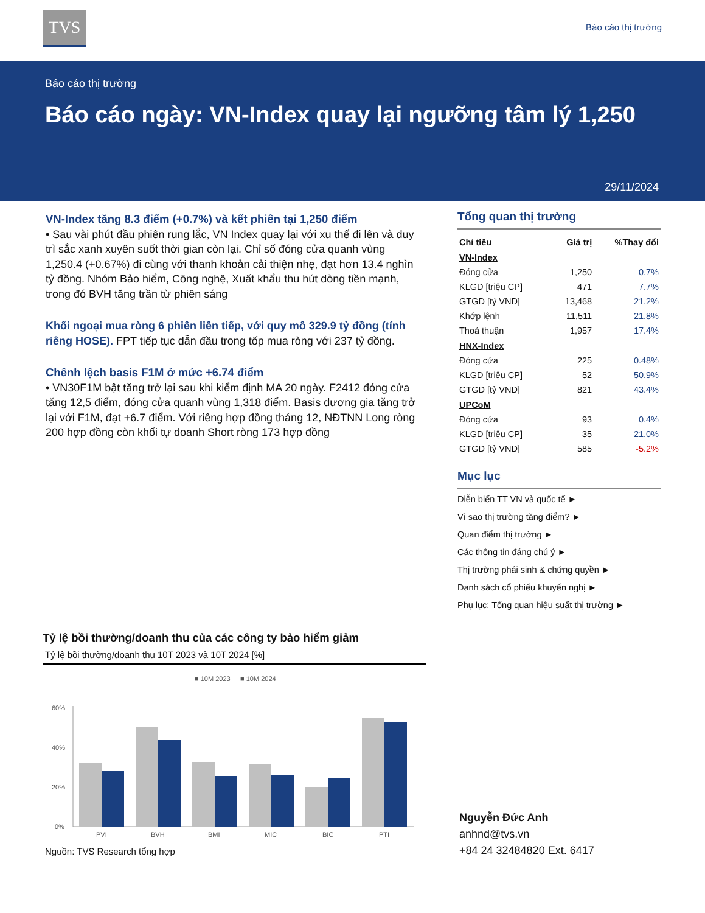TVS Báo cáo thị trường
Báo cáo thị trường
Báo cáo ngày: VN-Index quay lại ngưỡng tâm lý 1,250
29/11/2024
VN-Index tăng 8.3 điểm (+0.7%) và kết phiên tại 1,250 điểm
• Sau vài phút đầu phiên rung lắc, VN Index quay lại với xu thế đi lên và duy trì sắc xanh xuyên suốt thời gian còn lại. Chỉ số đóng cửa quanh vùng 1,250.4 (+0.67%) đi cùng với thanh khoản cải thiện nhẹ, đạt hơn 13.4 nghìn tỷ đồng. Nhóm Bảo hiểm, Công nghệ, Xuất khẩu thu hút dòng tiền mạnh, trong đó BVH tăng trần từ phiên sáng
Khối ngoại mua ròng 6 phiên liên tiếp, với quy mô 329.9 tỷ đồng (tính riêng HOSE). FPT tiếp tục dẫn đầu trong tốp mua ròng với 237 tỷ đồng.
Chênh lệch basis F1M ở mức +6.74 điểm
• VN30F1M bật tăng trở lại sau khi kiểm định MA 20 ngày. F2412 đóng cửa tăng 12,5 điểm, đóng cửa quanh vùng 1,318 điểm. Basis dương gia tăng trở lại với F1M, đạt +6.7 điểm. Với riêng hợp đồng tháng 12, NĐTNN Long ròng 200 hợp đồng còn khối tự doanh Short ròng 173 hợp đồng
Tổng quan thị trường
| Chỉ tiêu | Giá trị | %Thay đổi |
| --- | --- | --- |
| VN-Index | | |
| Đóng cửa | 1,250 | 0.7% |
| KLGD [triệu CP] | 471 | 7.7% |
| GTGD [tỷ VND] | 13,468 | 21.2% |
| Khớp lệnh | 11,511 | 21.8% |
| Thoả thuận | 1,957 | 17.4% |
| HNX-Index | | |
| Đóng cửa | 225 | 0.48% |
| KLGD [triệu CP] | 52 | 50.9% |
| GTGD [tỷ VND] | 821 | 43.4% |
| UPCoM | | |
| Đóng cửa | 93 | 0.4% |
| KLGD [triệu CP] | 35 | 21.0% |
| GTGD [tỷ VND] | 585 | -5.2% |
Mục lục
Diễn biến TT VN và quốc tế ►
Vì sao thị trường tăng điểm? ►
Quan điểm thị trường ►
Các thông tin đáng chú ý ►
Thị trường phái sinh & chứng quyền ►
Danh sách cổ phiếu khuyến nghị ►
Phụ lục: Tổng quan hiệu suất thị trường ►
Tỷ lệ bồi thường/doanh thu của các công ty bảo hiểm giảm
Tỷ lệ bồi thường/doanh thu 10T 2023 và 10T 2024 [%]
■ 10M 2023
■ 10M 2024
60%
40%
20%
0%
PVI
BVH
BMI
MIC
BIC
PTI
Nguồn: TVS Research tổng hợp
Nguyễn Đức Anh
anhnd@tvs.vn
+84 24 32484820 Ext. 6417